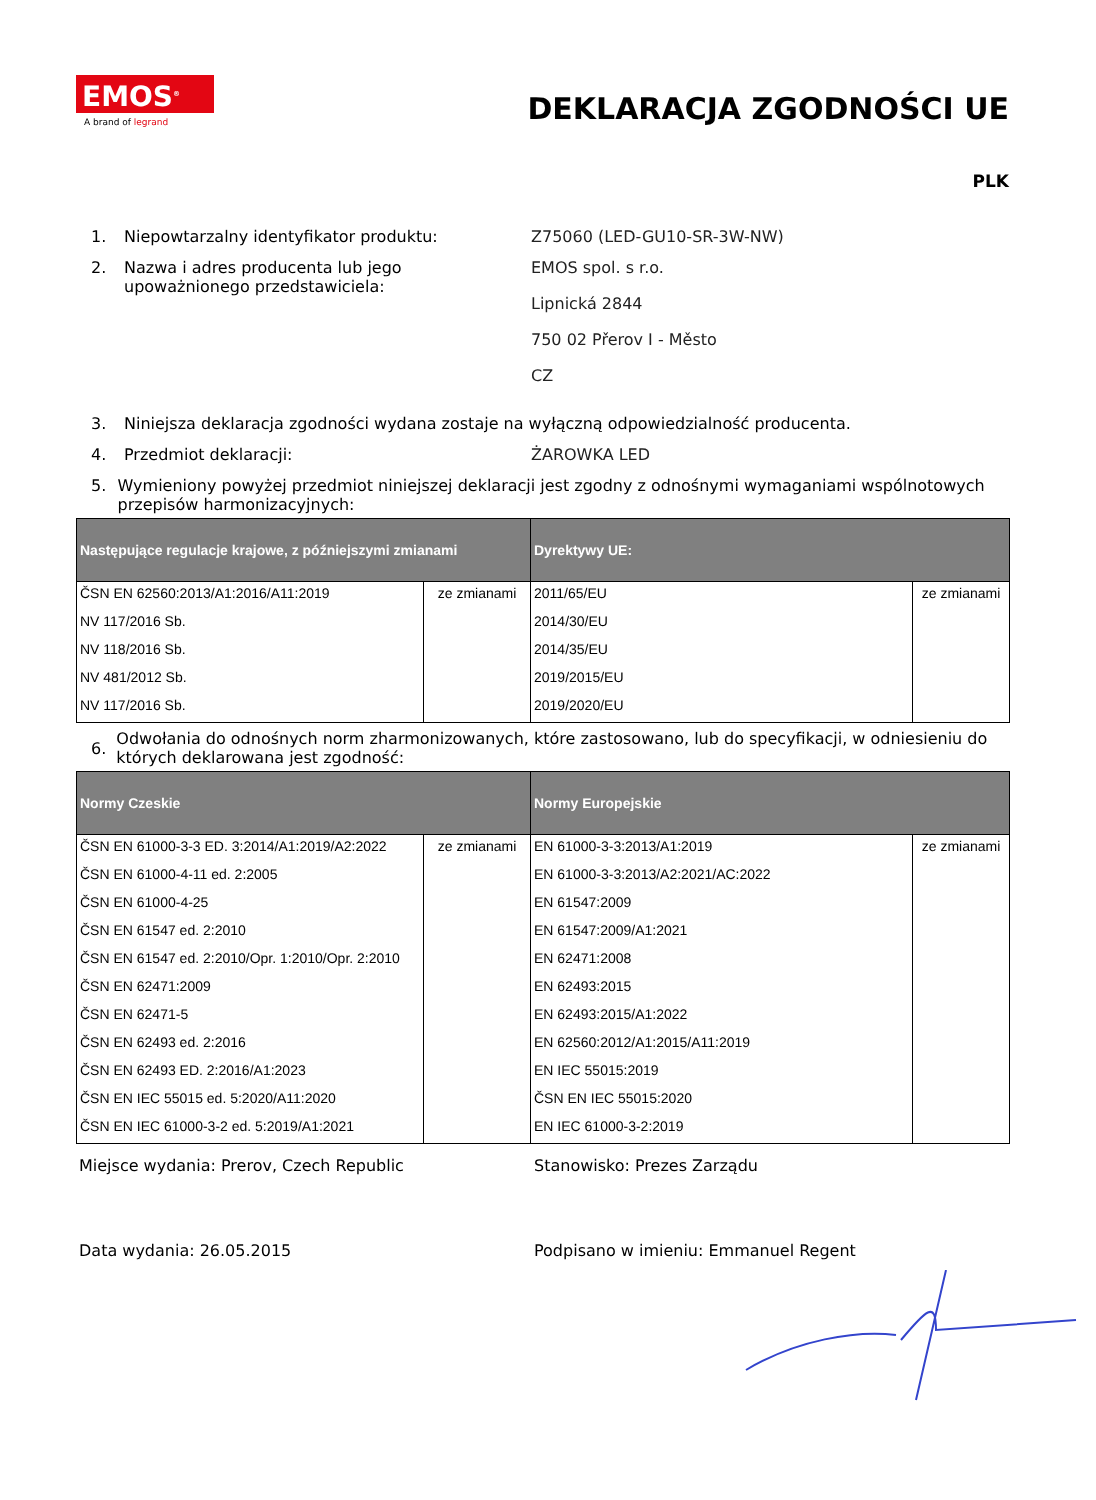EMOS<sup>®</sup>
A brand of legrand
DEKLARACJA ZGODNOŚCI UE
PLK
1. Niepowtarzalny identyfikator produktu: Z75060 (LED-GU10-SR-3W-NW)
2. Nazwa i adres producenta lub jego upoważnionego przedstawiciela:
EMOS spol. s r.o.
Lipnická 2844
750 02 Přerov I - Město
CZ
3. Niniejsza deklaracja zgodności wydana zostaje na wyłączną odpowiedzialność producenta.
4. Przedmiot deklaracji: ŻAROWKA LED
5. Wymieniony powyżej przedmiot niniejszej deklaracji jest zgodny z odnośnymi wymaganiami wspólnotowych przepisów harmonizacyjnych:
| Następujące regulacje krajowe, z późniejszymi zmianami | | Dyrektywy UE: | |
| --- | --- | --- | --- |
| ČSN EN 62560:2013/A1:2016/A11:2019 | ze zmianami | 2011/65/EU | ze zmianami |
| NV 117/2016 Sb. | | 2014/30/EU | |
| NV 118/2016 Sb. | | 2014/35/EU | |
| NV 481/2012 Sb. | | 2019/2015/EU | |
| NV 117/2016 Sb. | | 2019/2020/EU | |
6.
Odwołania do odnośnych norm zharmonizowanych, które zastosowano, lub do specyfikacji, w odniesieniu do których deklarowana jest zgodność:
| Normy Czeskie | | Normy Europejskie | |
| --- | --- | --- | --- |
| ČSN EN 61000-3-3 ED. 3:2014/A1:2019/A2:2022 | ze zmianami | EN 61000-3-3:2013/A1:2019 | ze zmianami |
| ČSN EN 61000-4-11 ed. 2:2005 | | EN 61000-3-3:2013/A2:2021/AC:2022 | |
| ČSN EN 61000-4-25 | | EN 61547:2009 | |
| ČSN EN 61547 ed. 2:2010 | | EN 61547:2009/A1:2021 | |
| ČSN EN 61547 ed. 2:2010/Opr. 1:2010/Opr. 2:2010 | | EN 62471:2008 | |
| ČSN EN 62471:2009 | | EN 62493:2015 | |
| ČSN EN 62471-5 | | EN 62493:2015/A1:2022 | |
| ČSN EN 62493 ed. 2:2016 | | EN 62560:2012/A1:2015/A11:2019 | |
| ČSN EN 62493 ED. 2:2016/A1:2023 | | EN IEC 55015:2019 | |
| ČSN EN IEC 55015 ed. 5:2020/A11:2020 | | ČSN EN IEC 55015:2020 | |
| ČSN EN IEC 61000-3-2 ed. 5:2019/A1:2021 | | EN IEC 61000-3-2:2019 | |
Miejsce wydania: Prerov, Czech Republic Stanowisko: Prezes Zarządu
Data wydania: 26.05.2015 Podpisano w imieniu: Emmanuel Regent